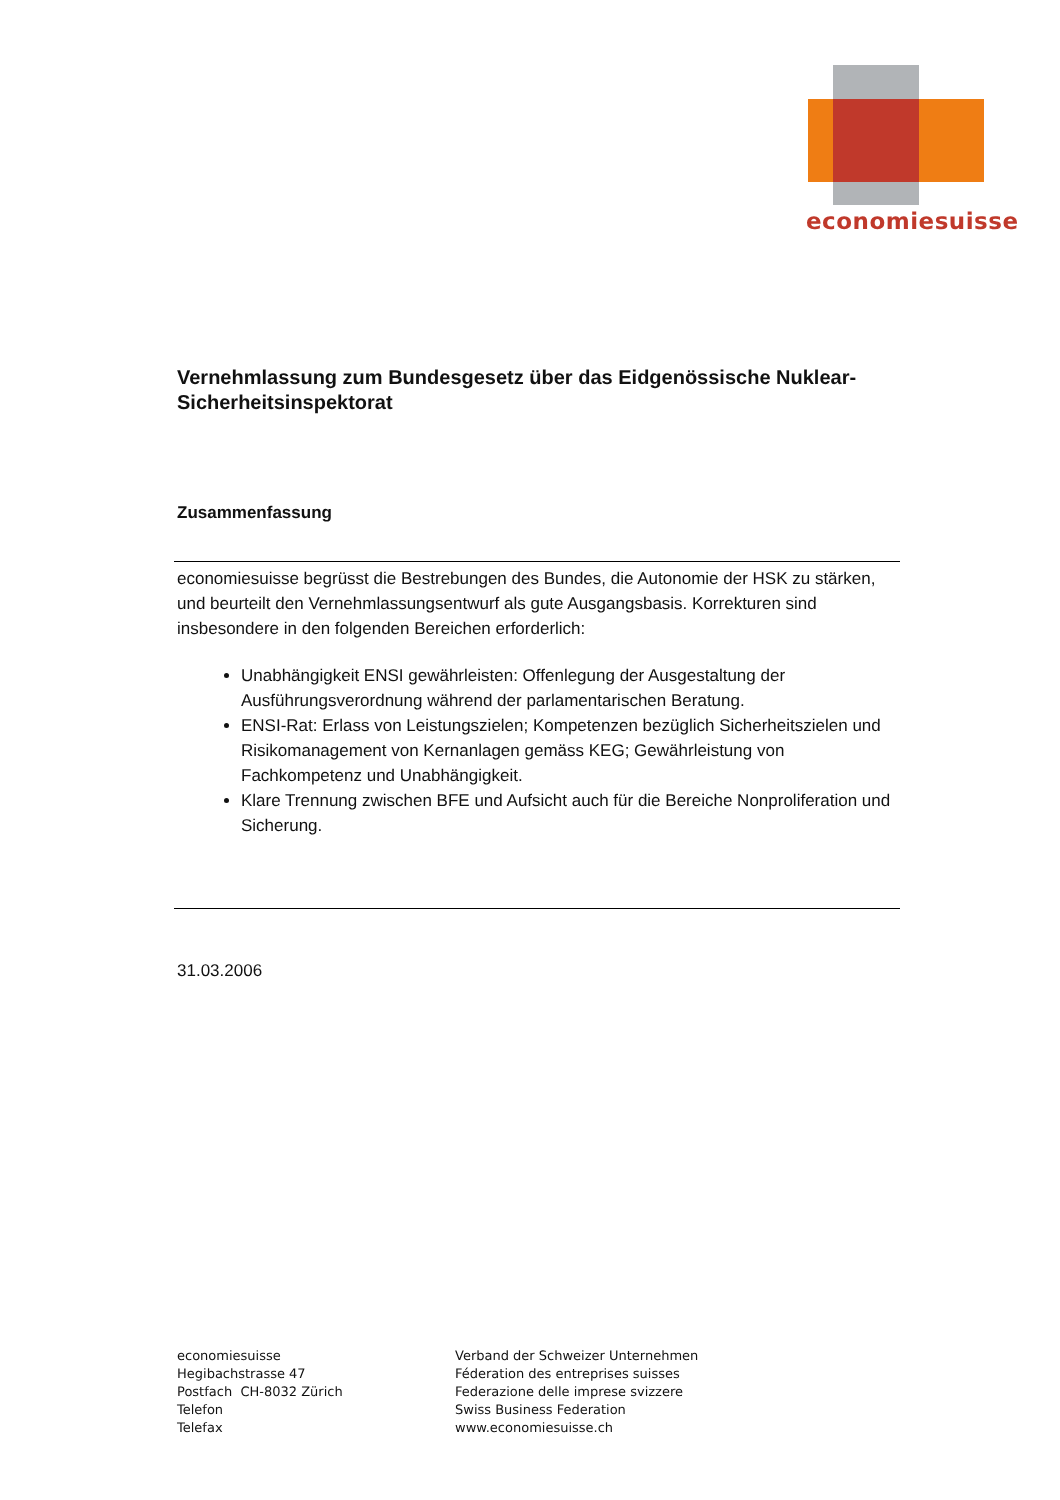economiesuisse
Vernehmlassung zum Bundesgesetz über das Eidgenössische Nuklear-Sicherheitsinspektorat
Zusammenfassung
economiesuisse begrüsst die Bestrebungen des Bundes, die Autonomie der HSK zu stärken, und beurteilt den Vernehmlassungsentwurf als gute Ausgangsbasis. Korrekturen sind insbesondere in den folgenden Bereichen erforderlich:
Unabhängigkeit ENSI gewährleisten: Offenlegung der Ausgestaltung der Ausführungsverordnung während der parlamentarischen Beratung.
ENSI-Rat: Erlass von Leistungszielen; Kompetenzen bezüglich Sicherheitszielen und Risikomanagement von Kernanlagen gemäss KEG; Gewährleistung von Fachkompetenz und Unabhängigkeit.
Klare Trennung zwischen BFE und Aufsicht auch für die Bereiche Nonproliferation und Sicherung.
31.03.2006
economiesuisse
Hegibachstrasse 47
Postfach CH-8032 Zürich
Telefon
Telefax
Verband der Schweizer Unternehmen
Féderation des entreprises suisses
Federazione delle imprese svizzere
Swiss Business Federation
www.economiesuisse.ch